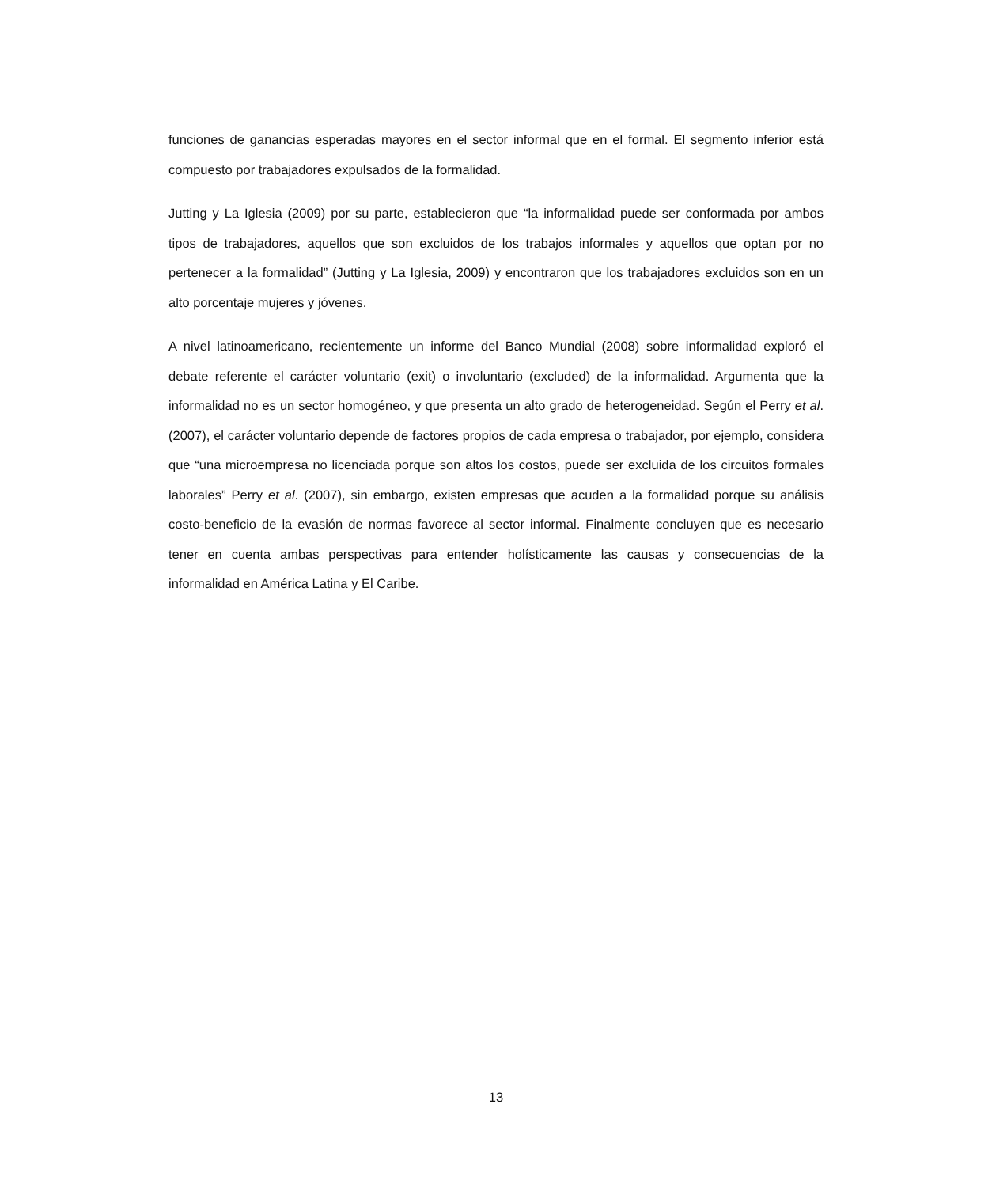funciones de ganancias esperadas mayores en el sector informal que en el formal. El segmento inferior está compuesto por trabajadores expulsados de la formalidad.
Jutting y La Iglesia (2009) por su parte, establecieron que “la informalidad puede ser conformada por ambos tipos de trabajadores, aquellos que son excluidos de los trabajos informales y aquellos que optan por no pertenecer a la formalidad” (Jutting y La Iglesia, 2009) y encontraron que los trabajadores excluidos son en un alto porcentaje mujeres y jóvenes.
A nivel latinoamericano, recientemente un informe del Banco Mundial (2008) sobre informalidad exploró el debate referente el carácter voluntario (exit) o involuntario (excluded) de la informalidad. Argumenta que la informalidad no es un sector homogéneo, y que presenta un alto grado de heterogeneidad. Según el Perry et al. (2007), el carácter voluntario depende de factores propios de cada empresa o trabajador, por ejemplo, considera que “una microempresa no licenciada porque son altos los costos, puede ser excluida de los circuitos formales laborales” Perry et al. (2007), sin embargo, existen empresas que acuden a la formalidad porque su análisis costo-beneficio de la evasión de normas favorece al sector informal. Finalmente concluyen que es necesario tener en cuenta ambas perspectivas para entender holísticamente las causas y consecuencias de la informalidad en América Latina y El Caribe.
13